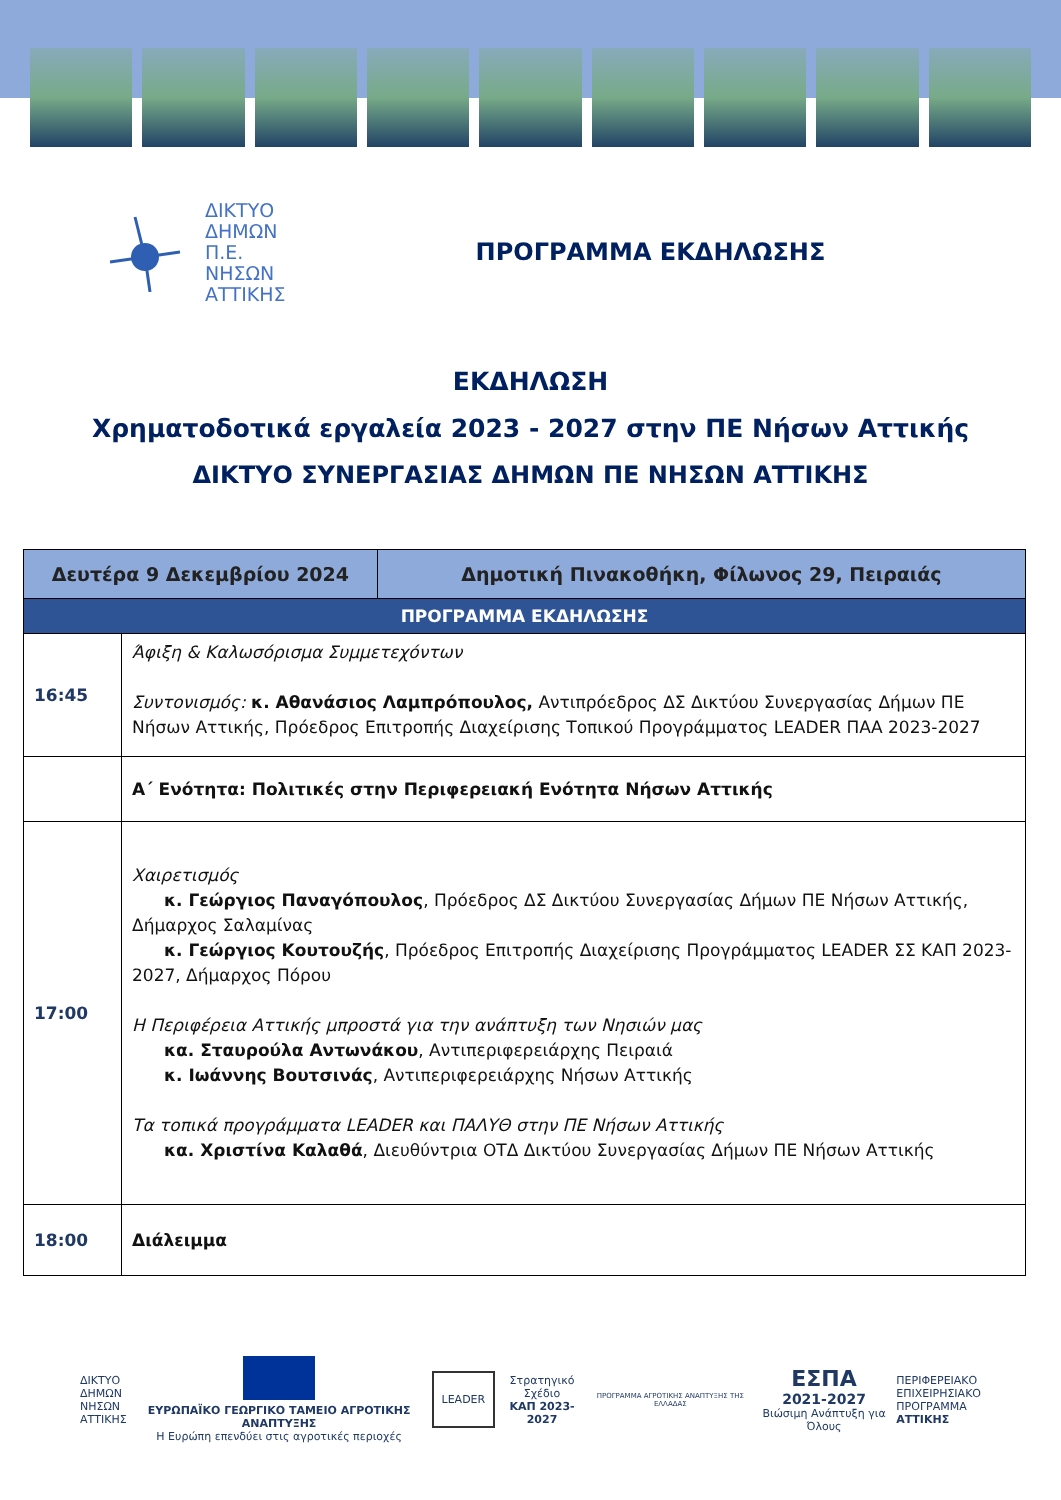ΔΙΚΤΥΟ
ΔΗΜΩΝ
Π.Ε.
ΝΗΣΩΝ
ΑΤΤΙΚΗΣ
ΠΡΟΓΡΑΜΜΑ ΕΚΔΗΛΩΣΗΣ
ΕΚΔΗΛΩΣΗ
Χρηματοδοτικά εργαλεία 2023 - 2027 στην ΠΕ Νήσων Αττικής
ΔΙΚΤΥΟ ΣΥΝΕΡΓΑΣΙΑΣ ΔΗΜΩΝ ΠΕ ΝΗΣΩΝ ΑΤΤΙΚΗΣ
| Δευτέρα 9 Δεκεμβρίου 2024 | | Δημοτική Πινακοθήκη, Φίλωνος 29, Πειραιάς |
| ΠΡΟΓΡΑΜΜΑ ΕΚΔΗΛΩΣΗΣ | | |
| 16:45 | Άφιξη & Καλωσόρισμα Συμμετεχόντων Συντονισμός: κ. Αθανάσιος Λαμπρόπουλος, Αντιπρόεδρος ΔΣ Δικτύου Συνεργασίας Δήμων ΠΕ Νήσων Αττικής, Πρόεδρος Επιτροπής Διαχείρισης Τοπικού Προγράμματος LEADER ΠΑΑ 2023-2027 | |
| | Α΄ Ενότητα: Πολιτικές στην Περιφερειακή Ενότητα Νήσων Αττικής | |
| 17:00 | Χαιρετισμός κ. Γεώργιος Παναγόπουλος , Πρόεδρος ΔΣ Δικτύου Συνεργασίας Δήμων ΠΕ Νήσων Αττικής, Δήμαρχος Σαλαμίνας κ. Γεώργιος Κουτουζής , Πρόεδρος Επιτροπής Διαχείρισης Προγράμματος LEADER ΣΣ ΚΑΠ 2023-2027, Δήμαρχος Πόρου Η Περιφέρεια Αττικής μπροστά για την ανάπτυξη των Νησιών μας κα. Σταυρούλα Αντωνάκου , Αντιπεριφερειάρχης Πειραιά κ. Ιωάννης Βουτσινάς , Αντιπεριφερειάρχης Νήσων Αττικής Τα τοπικά προγράμματα LEADER και ΠΑΛΥΘ στην ΠΕ Νήσων Αττικής κα. Χριστίνα Καλαθά , Διευθύντρια ΟΤΔ Δικτύου Συνεργασίας Δήμων ΠΕ Νήσων Αττικής | |
| 18:00 | Διάλειμμα | |
ΔΙΚΤΥΟ
ΔΗΜΩΝ
ΝΗΣΩΝ
ΑΤΤΙΚΗΣ
ΕΥΡΩΠΑΪΚΟ ΓΕΩΡΓΙΚΟ ΤΑΜΕΙΟ ΑΓΡΟΤΙΚΗΣ ΑΝΑΠΤΥΞΗΣ
Η Ευρώπη επενδύει στις αγροτικές περιοχές
LEADER
Στρατηγικό Σχέδιο
ΚΑΠ 2023-2027
ΠΡΟΓΡΑΜΜΑ ΑΓΡΟΤΙΚΗΣ ΑΝΑΠΤΥΞΗΣ ΤΗΣ ΕΛΛΑΔΑΣ
ΕΣΠΑ
2021-2027
Βιώσιμη Ανάπτυξη για Όλους
ΠΕΡΙΦΕΡΕΙΑΚΟ
ΕΠΙΧΕΙΡΗΣΙΑΚΟ
ΠΡΟΓΡΑΜΜΑ
ΑΤΤΙΚΗΣ